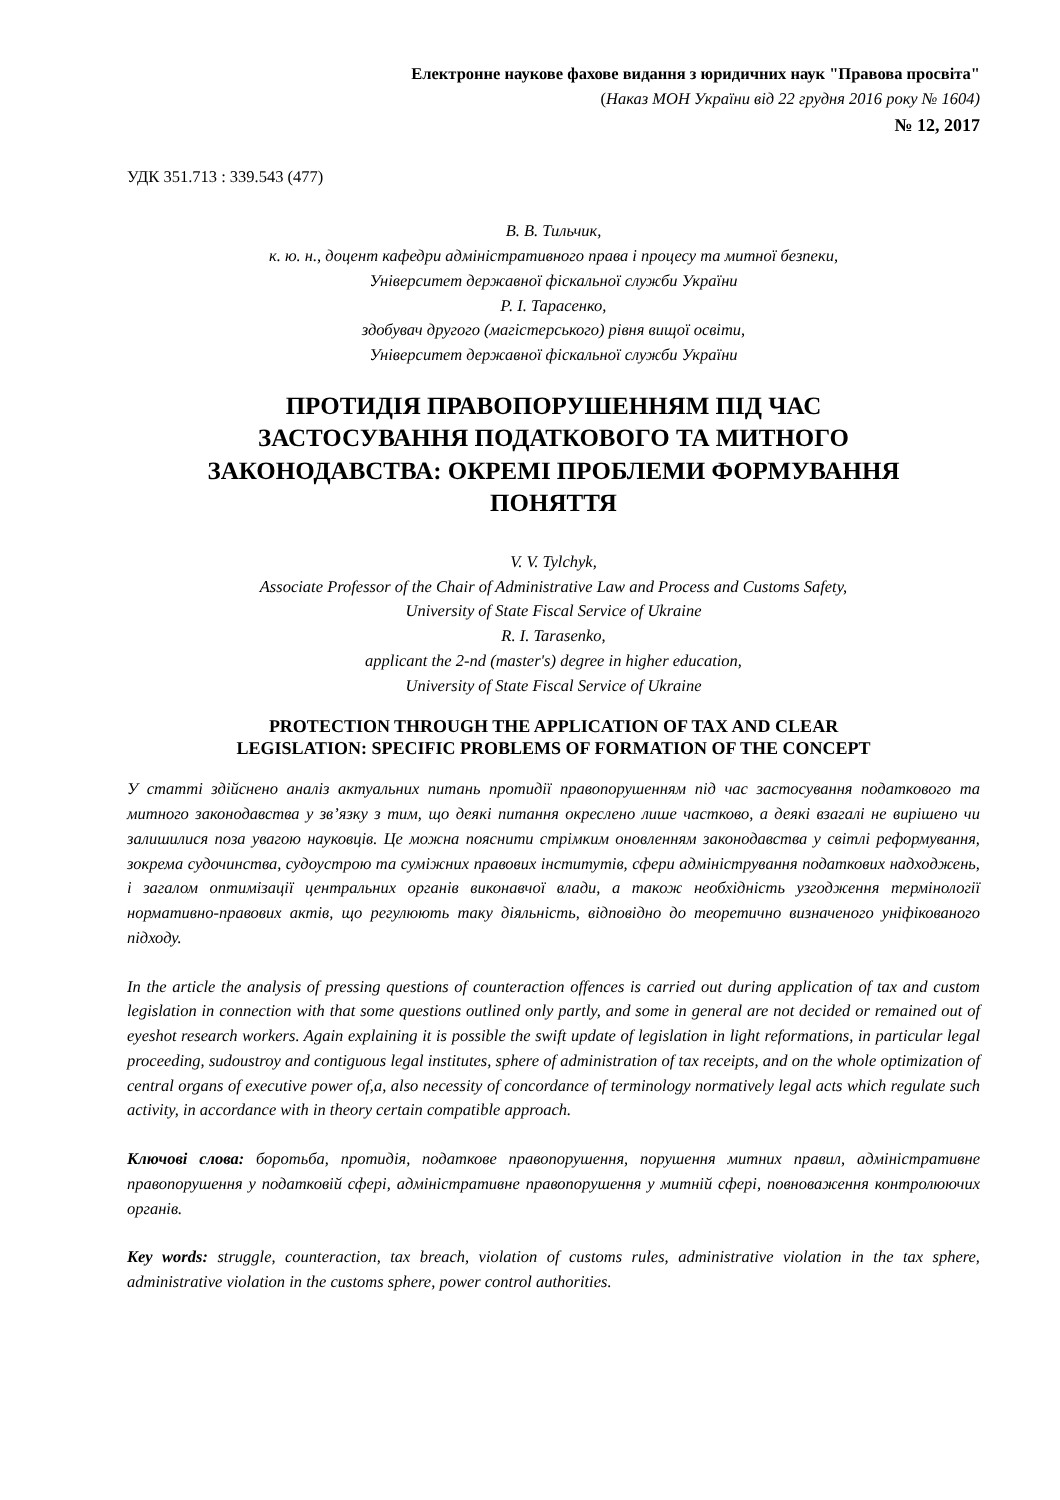Електронне наукове фахове видання з юридичних наук "Правова просвіта"
(Наказ МОН України від 22 грудня 2016 року № 1604)
№ 12, 2017
УДК 351.713 : 339.543 (477)
В. В. Тильчик,
к. ю. н., доцент кафедри адміністративного права і процесу та митної безпеки,
Університет державної фіскальної служби України
Р. І. Тарасенко,
здобувач другого (магістерського) рівня вищої освіти,
Університет державної фіскальної служби України
ПРОТИДІЯ ПРАВОПОРУШЕННЯМ ПІД ЧАС
ЗАСТОСУВАННЯ ПОДАТКОВОГО ТА МИТНОГО
ЗАКОНОДАВСТВА: ОКРЕМІ ПРОБЛЕМИ ФОРМУВАННЯ
ПОНЯТТЯ
V. V. Tylchyk,
Associate Professor of the Chair of Administrative Law and Process and Customs Safety,
University of State Fiscal Service of Ukraine
R. I. Tarasenko,
applicant the 2-nd (master's) degree in higher education,
University of State Fiscal Service of Ukraine
PROTECTION THROUGH THE APPLICATION OF TAX AND CLEAR
LEGISLATION: SPECIFIC PROBLEMS OF FORMATION OF THE CONCEPT
У статті здійснено аналіз актуальних питань протидії правопорушенням під час застосування податкового та митного законодавства у зв’язку з тим, що деякі питання окреслено лише частково, а деякі взагалі не вирішено чи залишилися поза увагою науковців. Це можна пояснити стрімким оновленням законодавства у світлі реформування, зокрема судочинства, судоустрою та суміжних правових інститутів, сфери адміністрування податкових надходжень, і загалом оптимізації центральних органів виконавчої влади, а також необхідність узгодження термінології нормативно-правових актів, що регулюють таку діяльність, відповідно до теоретично визначеного уніфікованого підходу.
In the article the analysis of pressing questions of counteraction offences is carried out during application of tax and custom legislation in connection with that some questions outlined only partly, and some in general are not decided or remained out of eyeshot research workers. Again explaining it is possible the swift update of legislation in light reformations, in particular legal proceeding, sudoustroy and contiguous legal institutes, sphere of administration of tax receipts, and on the whole optimization of central organs of executive power of,a, also necessity of concordance of terminology normatively legal acts which regulate such activity, in accordance with in theory certain compatible approach.
Ключові слова: боротьба, протидія, податкове правопорушення, порушення митних правил, адміністративне правопорушення у податковій сфері, адміністративне правопорушення у митній сфері, повноваження контролюючих органів.
Key words: struggle, counteraction, tax breach, violation of customs rules, administrative violation in the tax sphere, administrative violation in the customs sphere, power control authorities.